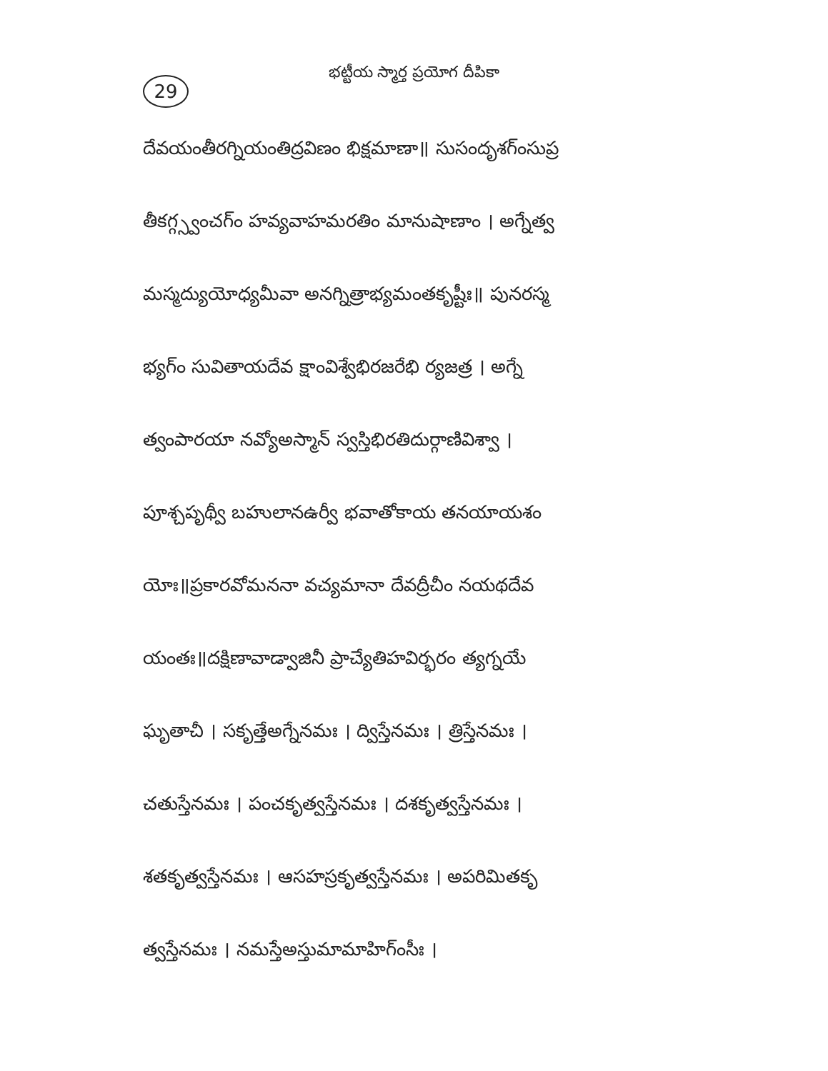29
భట్టీయ స్మార్త ప్రయోగ దీపికా
దేవయంతీరగ్నియంతిద్రవిణం భిక్షమాణా॥ సుసందృశగ్ంసుప్ర
తీకగ్గ్స్వంచగ్ం హవ్యవాహమరతిం మానుషాణాం । అగ్నేత్వ
మస్మద్యుయోధ్యమీవా అనగ్నిత్రాభ్యమంతకృష్టీః॥ పునరస్మ
భ్యగ్ం సువితాయదేవ క్షాంవిశ్వేభిరజరేభి ర్యజత్ర । అగ్నే
త్వంపారయా నవ్యోఅస్మాన్ స్వస్తిభిరతిదుర్గాణివిశ్వా ।
పూశ్చపృథ్వీ బహులానఉర్వీ భవాతోకాయ తనయాయశం
యోః॥ప్రకారవోమననా వచ్యమానా దేవద్రీచీం నయథదేవ
యంతః॥దక్షిణావాడ్వాజినీ ప్రాచ్యేతిహవిర్భరం త్యగ్నయే
ఘృతాచీ । సకృత్తేఅగ్నేనమః । ద్విస్తేనమః । త్రిస్తేనమః ।
చతుస్తేనమః । పంచకృత్వస్తేనమః । దశకృత్వస్తేనమః ।
శతకృత్వస్తేనమః । ఆసహస్రకృత్వస్తేనమః । అపరిమితకృ
త్వస్తేనమః । నమస్తేఅస్తుమామాహిగ్ంసీః ।